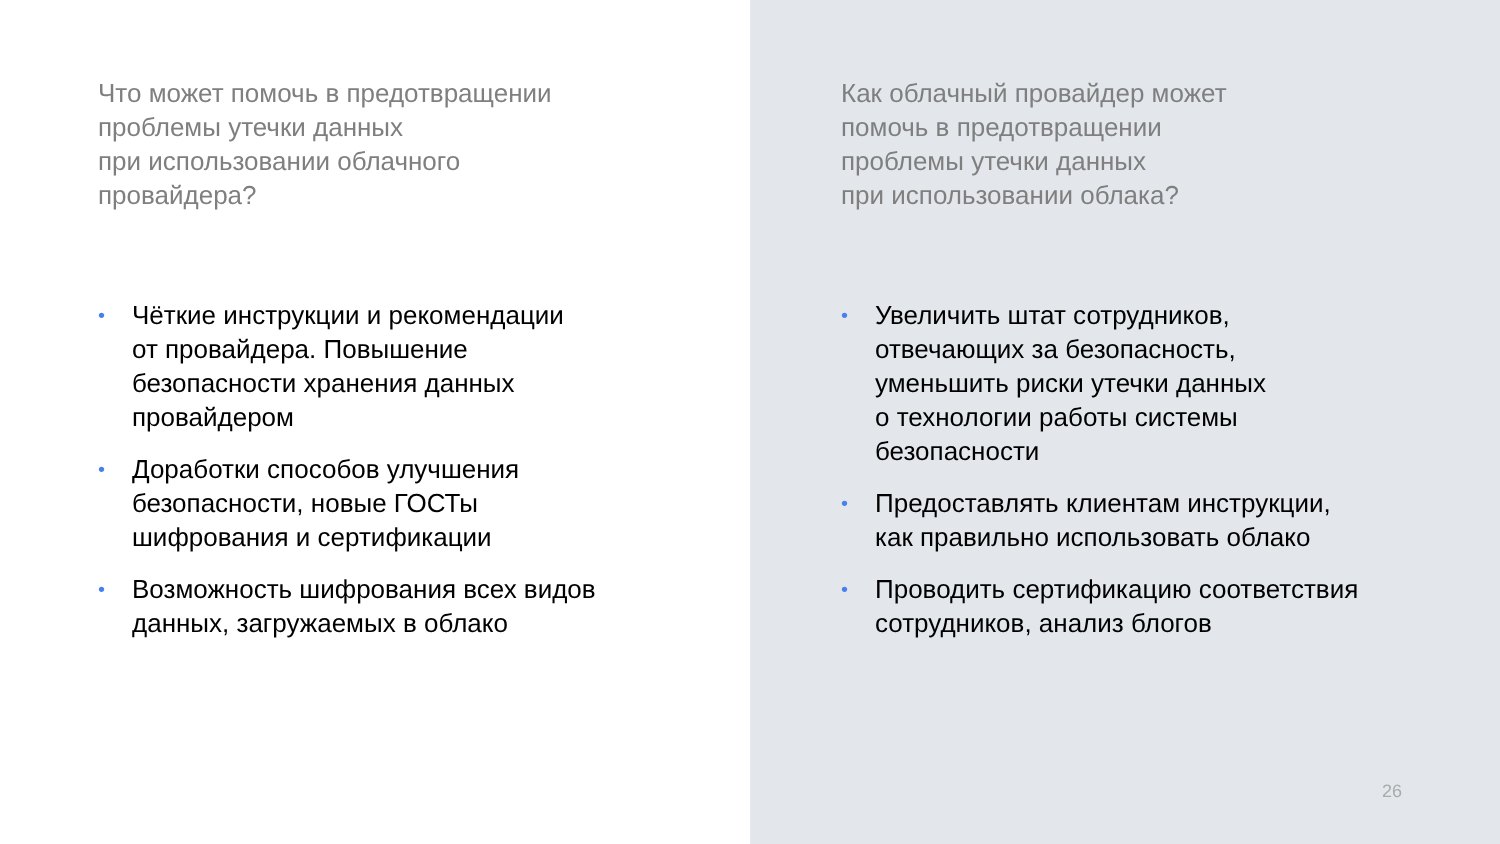Что может помочь в предотвращении
проблемы утечки данных
при использовании облачного
провайдера?
• Чёткие инструкции и рекомендации
от провайдера. Повышение
безопасности хранения данных
провайдером
• Доработки способов улучшения
безопасности, новые ГОСТы
шифрования и сертификации
• Возможность шифрования всех видов
данных, загружаемых в облако
Как облачный провайдер может
помочь в предотвращении
проблемы утечки данных
при использовании облака?
• Увеличить штат сотрудников,
отвечающих за безопасность,
уменьшить риски утечки данных
о технологии работы системы
безопасности
• Предоставлять клиентам инструкции,
как правильно использовать облако
• Проводить сертификацию соответствия
сотрудников, анализ блогов
26